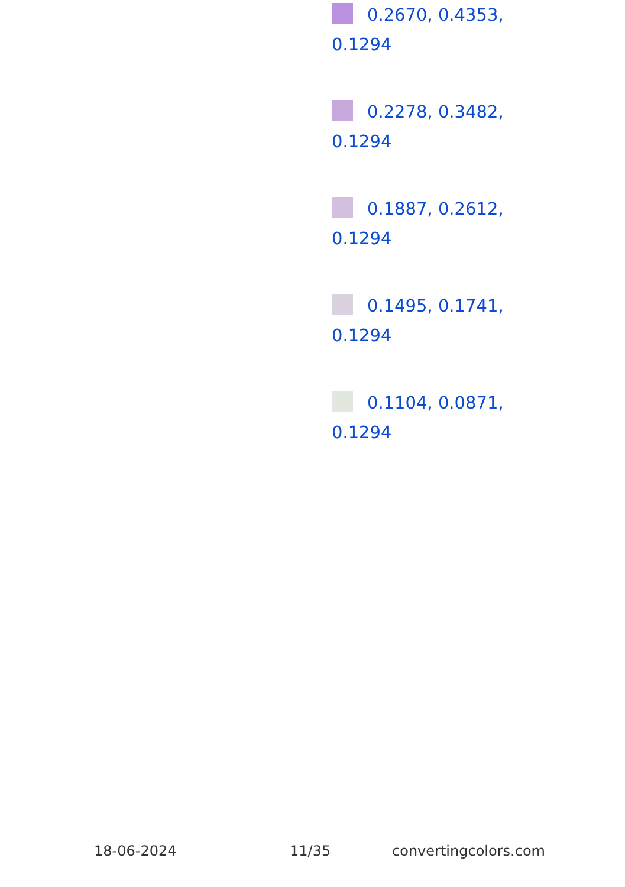0.2670, 0.4353, 0.1294
0.2278, 0.3482, 0.1294
0.1887, 0.2612, 0.1294
0.1495, 0.1741, 0.1294
0.1104, 0.0871, 0.1294
18-06-2024 11/35 convertingcolors.com